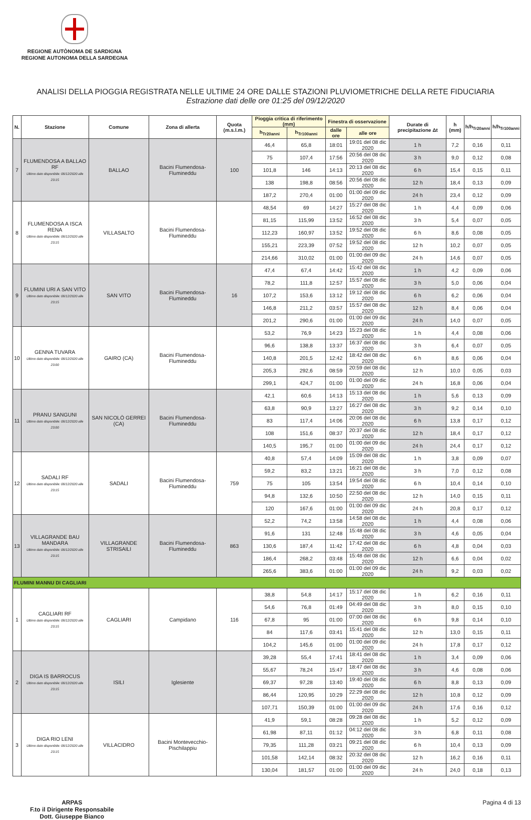REGIONE AUTÒNOMA DE SARDIGNA
REGIONE AUTONOMA DELLA SARDEGNA
ANALISI DELLA PIOGGIA REGISTRATA NELLE ULTIME 24 ORE DALLE STAZIONI PLUVIOMETRICHE DELLA RETE FIDUCIARIA
Estrazione dati delle ore 01:25 del 09/12/2020
| N. | Stazione | Comune | Zona di allerta | Quota (m.s.l.m.) | Pioggia critica di riferimento (mm) | | Finestra di osservazione | | Durate di precipitazione Δt | h (mm) | h/h<sub>Tr20anni</sub> | h/h<sub>Tr100anni</sub> |
| --- | --- | --- | --- | --- | --- | --- | --- | --- | --- | --- | --- | --- |
| | | | | | h<sub>Tr20anni</sub> | h<sub>Tr100anni</sub> | dalle ore | alle ore | | | | |
| 7 | FLUMENDOSA A BALLAO RF Ultimo dato disponibile: 08/12/2020 alle 23:15 | BALLAO | Bacini Flumendosa-Flumineddu | 100 | 46,4 | 65,8 | 18:01 | 19:01 del 08 dic 2020 | 1 h | 7,2 | 0,16 | 0,11 |
| | | | | | 75 | 107,4 | 17:56 | 20:56 del 08 dic 2020 | 3 h | 9,0 | 0,12 | 0,08 |
| | | | | | 101,8 | 146 | 14:13 | 20:13 del 08 dic 2020 | 6 h | 15,4 | 0,15 | 0,11 |
| | | | | | 138 | 198,8 | 08:56 | 20:56 del 08 dic 2020 | 12 h | 18,4 | 0,13 | 0,09 |
| | | | | | 187,2 | 270,4 | 01:00 | 01:00 del 09 dic 2020 | 24 h | 23,4 | 0,12 | 0,09 |
| 8 | FLUMENDOSA A ISCA RENA Ultimo dato disponibile: 08/12/2020 alle 23:15 | VILLASALTO | Bacini Flumendosa-Flumineddu | | 48,54 | 69 | 14:27 | 15:27 del 08 dic 2020 | 1 h | 4,4 | 0,09 | 0,06 |
| | | | | | 81,15 | 115,99 | 13:52 | 16:52 del 08 dic 2020 | 3 h | 5,4 | 0,07 | 0,05 |
| | | | | | 112,23 | 160,97 | 13:52 | 19:52 del 08 dic 2020 | 6 h | 8,6 | 0,08 | 0,05 |
| | | | | | 155,21 | 223,39 | 07:52 | 19:52 del 08 dic 2020 | 12 h | 10,2 | 0,07 | 0,05 |
| | | | | | 214,66 | 310,02 | 01:00 | 01:00 del 09 dic 2020 | 24 h | 14,6 | 0,07 | 0,05 |
| 9 | FLUMINI URI A SAN VITO Ultimo dato disponibile: 08/12/2020 alle 23:15 | SAN VITO | Bacini Flumendosa-Flumineddu | 16 | 47,4 | 67,4 | 14:42 | 15:42 del 08 dic 2020 | 1 h | 4,2 | 0,09 | 0,06 |
| | | | | | 78,2 | 111,8 | 12:57 | 15:57 del 08 dic 2020 | 3 h | 5,0 | 0,06 | 0,04 |
| | | | | | 107,2 | 153,6 | 13:12 | 19:12 del 08 dic 2020 | 6 h | 6,2 | 0,06 | 0,04 |
| | | | | | 146,8 | 211,2 | 03:57 | 15:57 del 08 dic 2020 | 12 h | 8,4 | 0,06 | 0,04 |
| | | | | | 201,2 | 290,6 | 01:00 | 01:00 del 09 dic 2020 | 24 h | 14,0 | 0,07 | 0,05 |
| 10 | GENNA TUVARA Ultimo dato disponibile: 08/12/2020 alle 23:00 | GAIRO (CA) | Bacini Flumendosa-Flumineddu | | 53,2 | 76,9 | 14:23 | 15:23 del 08 dic 2020 | 1 h | 4,4 | 0,08 | 0,06 |
| | | | | | 96,6 | 138,8 | 13:37 | 16:37 del 08 dic 2020 | 3 h | 6,4 | 0,07 | 0,05 |
| | | | | | 140,8 | 201,5 | 12:42 | 18:42 del 08 dic 2020 | 6 h | 8,6 | 0,06 | 0,04 |
| | | | | | 205,3 | 292,6 | 08:59 | 20:59 del 08 dic 2020 | 12 h | 10,0 | 0,05 | 0,03 |
| | | | | | 299,1 | 424,7 | 01:00 | 01:00 del 09 dic 2020 | 24 h | 16,8 | 0,06 | 0,04 |
| 11 | PRANU SANGUNI Ultimo dato disponibile: 08/12/2020 alle 23:00 | SAN NICOLÒ GERREI (CA) | Bacini Flumendosa-Flumineddu | | 42,1 | 60,6 | 14:13 | 15:13 del 08 dic 2020 | 1 h | 5,6 | 0,13 | 0,09 |
| | | | | | 63,8 | 90,9 | 13:27 | 16:27 del 08 dic 2020 | 3 h | 9,2 | 0,14 | 0,10 |
| | | | | | 83 | 117,4 | 14:06 | 20:06 del 08 dic 2020 | 6 h | 13,8 | 0,17 | 0,12 |
| | | | | | 108 | 151,6 | 08:37 | 20:37 del 08 dic 2020 | 12 h | 18,4 | 0,17 | 0,12 |
| | | | | | 140,5 | 195,7 | 01:00 | 01:00 del 09 dic 2020 | 24 h | 24,4 | 0,17 | 0,12 |
| 12 | SADALI RF Ultimo dato disponibile: 08/12/2020 alle 23:15 | SADALI | Bacini Flumendosa-Flumineddu | 759 | 40,8 | 57,4 | 14:09 | 15:09 del 08 dic 2020 | 1 h | 3,8 | 0,09 | 0,07 |
| | | | | | 59,2 | 83,2 | 13:21 | 16:21 del 08 dic 2020 | 3 h | 7,0 | 0,12 | 0,08 |
| | | | | | 75 | 105 | 13:54 | 19:54 del 08 dic 2020 | 6 h | 10,4 | 0,14 | 0,10 |
| | | | | | 94,8 | 132,6 | 10:50 | 22:50 del 08 dic 2020 | 12 h | 14,0 | 0,15 | 0,11 |
| | | | | | 120 | 167,6 | 01:00 | 01:00 del 09 dic 2020 | 24 h | 20,8 | 0,17 | 0,12 |
| 13 | VILLAGRANDE BAU MANDARA Ultimo dato disponibile: 08/12/2020 alle 23:15 | VILLAGRANDE STRISAILI | Bacini Flumendosa-Flumineddu | 863 | 52,2 | 74,2 | 13:58 | 14:58 del 08 dic 2020 | 1 h | 4,4 | 0,08 | 0,06 |
| | | | | | 91,6 | 131 | 12:48 | 15:48 del 08 dic 2020 | 3 h | 4,6 | 0,05 | 0,04 |
| | | | | | 130,6 | 187,4 | 11:42 | 17:42 del 08 dic 2020 | 6 h | 4,8 | 0,04 | 0,03 |
| | | | | | 186,4 | 268,2 | 03:48 | 15:48 del 08 dic 2020 | 12 h | 6,6 | 0,04 | 0,02 |
| | | | | | 265,6 | 383,6 | 01:00 | 01:00 del 09 dic 2020 | 24 h | 9,2 | 0,03 | 0,02 |
| FLUMINI MANNU DI CAGLIARI | | | | | | | | | | | | |
| 1 | CAGLIARI RF Ultimo dato disponibile: 08/12/2020 alle 23:15 | CAGLIARI | Campidano | 116 | 38,8 | 54,8 | 14:17 | 15:17 del 08 dic 2020 | 1 h | 6,2 | 0,16 | 0,11 |
| | | | | | 54,6 | 76,8 | 01:49 | 04:49 del 08 dic 2020 | 3 h | 8,0 | 0,15 | 0,10 |
| | | | | | 67,8 | 95 | 01:00 | 07:00 del 08 dic 2020 | 6 h | 9,8 | 0,14 | 0,10 |
| | | | | | 84 | 117,6 | 03:41 | 15:41 del 08 dic 2020 | 12 h | 13,0 | 0,15 | 0,11 |
| | | | | | 104,2 | 145,6 | 01:00 | 01:00 del 09 dic 2020 | 24 h | 17,8 | 0,17 | 0,12 |
| 2 | DIGA IS BARROCUS Ultimo dato disponibile: 08/12/2020 alle 23:15 | ISILI | Iglesiente | | 39,28 | 55,4 | 17:41 | 18:41 del 08 dic 2020 | 1 h | 3,4 | 0,09 | 0,06 |
| | | | | | 55,67 | 78,24 | 15:47 | 18:47 del 08 dic 2020 | 3 h | 4,6 | 0,08 | 0,06 |
| | | | | | 69,37 | 97,28 | 13:40 | 19:40 del 08 dic 2020 | 6 h | 8,8 | 0,13 | 0,09 |
| | | | | | 86,44 | 120,95 | 10:29 | 22:29 del 08 dic 2020 | 12 h | 10,8 | 0,12 | 0,09 |
| | | | | | 107,71 | 150,39 | 01:00 | 01:00 del 09 dic 2020 | 24 h | 17,6 | 0,16 | 0,12 |
| 3 | DIGA RIO LENI Ultimo dato disponibile: 08/12/2020 alle 23:15 | VILLACIDRO | Bacini Montevecchio-Pischilappiu | | 41,9 | 59,1 | 08:28 | 09:28 del 08 dic 2020 | 1 h | 5,2 | 0,12 | 0,09 |
| | | | | | 61,98 | 87,11 | 01:12 | 04:12 del 08 dic 2020 | 3 h | 6,8 | 0,11 | 0,08 |
| | | | | | 79,35 | 111,28 | 03:21 | 09:21 del 08 dic 2020 | 6 h | 10,4 | 0,13 | 0,09 |
| | | | | | 101,58 | 142,14 | 08:32 | 20:32 del 08 dic 2020 | 12 h | 16,2 | 0,16 | 0,11 |
| | | | | | 130,04 | 181,57 | 01:00 | 01:00 del 09 dic 2020 | 24 h | 24,0 | 0,18 | 0,13 |
ARPAS
F.to il Dirigente Responsabile
Dott. Giuseppe Bianco Pagina 4 di 13